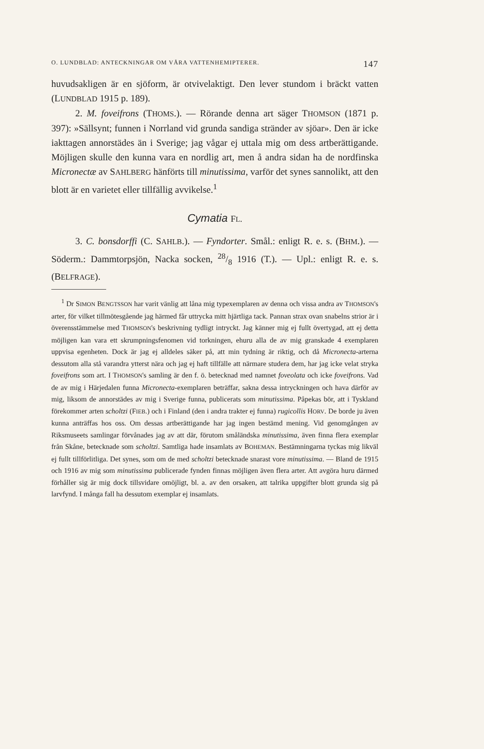O. LUNDBLAD: ANTECKNINGAR OM VÅRA VATTENHEMIPTERER. 147
huvudsakligen är en sjöform, är otvivelaktigt. Den lever stundom i bräckt vatten (LUNDBLAD 1915 p. 189).
2. M. foveifrons (THOMS.). — Rörande denna art säger THOMSON (1871 p. 397): »Sällsynt; funnen i Norrland vid grunda sandiga stränder av sjöar». Den är icke iakttagen annorstädes än i Sverige; jag vågar ej uttala mig om dess artberättigande. Möjligen skulle den kunna vara en nordlig art, men å andra sidan ha de nordfinska Micronectæ av SAHLBERG hänförts till minutissima, varför det synes sannolikt, att den blott är en varietet eller tillfällig avvikelse.<sup>1</sup>
Cymatia FL.
3. C. bonsdorffi (C. SAHLB.). — Fyndorter. Smål.: enligt R. e. s. (BHM.). — Söderm.: Dammtorpsjön, Nacka socken, 28/8 1916 (T.). — Upl.: enligt R. e. s. (BELFRAGE).
<sup>1</sup> Dr SIMON BENGTSSON har varit vänlig att låna mig typexemplaren av denna och vissa andra av THOMSON's arter, för vilket tillmötesgående jag härmed får uttrycka mitt hjärtliga tack. Pannan strax ovan snabelns strior är i överensstämmelse med THOMSON's beskrivning tydligt intryckt. Jag känner mig ej fullt övertygad, att ej detta möjligen kan vara ett skrumpningsfenomen vid torkningen, ehuru alla de av mig granskade 4 exemplaren uppvisa egenheten. Dock är jag ej alldeles säker på, att min tydning är riktig, och då Micronecta-arterna dessutom alla stå varandra ytterst nära och jag ej haft tillfälle att närmare studera dem, har jag icke velat stryka foveifrons som art. I THOMSON's samling är den f. ö. betecknad med namnet foveolata och icke foveifrons. Vad de av mig i Härjedalen funna Micronecta-exemplaren beträffar, sakna dessa intryckningen och hava därför av mig, liksom de annorstädes av mig i Sverige funna, publicerats som minutissima. Påpekas bör, att i Tyskland förekommer arten scholtzi (FIEB.) och i Finland (den i andra trakter ej funna) rugicollis HORV. De borde ju även kunna anträffas hos oss. Om dessas artberättigande har jag ingen bestämd mening. Vid genomgången av Riksmuseets samlingar förvånades jag av att där, förutom småländska minutissima, även finna flera exemplar från Skåne, betecknade som scholtzi. Samtliga hade insamlats av BOHEMAN. Bestämningarna tyckas mig likväl ej fullt tillförlitliga. Det synes, som om de med scholtzi betecknade snarast vore minutissima. — Bland de 1915 och 1916 av mig som minutissima publicerade fynden finnas möjligen även flera arter. Att avgöra huru därmed förhåller sig är mig dock tillsvidare omöjligt, bl. a. av den orsaken, att talrika uppgifter blott grunda sig på larvfynd. I många fall ha dessutom exemplar ej insamlats.